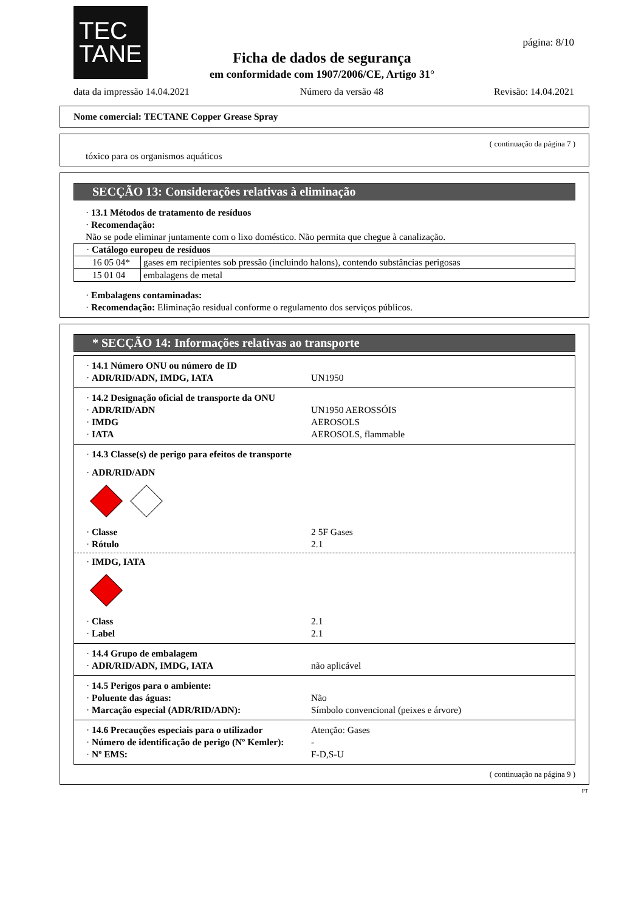TEC
TANE
página: 8/10
Ficha de dados de segurança
em conformidade com 1907/2006/CE, Artigo 31°
data da impressão 14.04.2021 Número da versão 48 Revisão: 14.04.2021
Nome comercial: TECTANE Copper Grease Spray
( continuação da página 7 )
tóxico para os organismos aquáticos
SECÇÃO 13: Considerações relativas à eliminação
· 13.1 Métodos de tratamento de resíduos
· Recomendação:
Não se pode eliminar juntamente com o lixo doméstico. Não permita que chegue à canalização.
| · Catálogo europeu de resíduos | |
| 16 05 04* | gases em recipientes sob pressão (incluindo halons), contendo substâncias perigosas |
| 15 01 04 | embalagens de metal |
· Embalagens contaminadas:
· Recomendação: Eliminação residual conforme o regulamento dos serviços públicos.
* SECÇÃO 14: Informações relativas ao transporte
· 14.1 Número ONU ou número de ID
· ADR/RID/ADN, IMDG, IATA UN1950
· 14.2 Designação oficial de transporte da ONU
· ADR/RID/ADN UN1950 AEROSSÓIS
· IMDG AEROSOLS
· IATA AEROSOLS, flammable
· 14.3 Classe(s) de perigo para efeitos de transporte
· ADR/RID/ADN
· Classe 2 5F Gases
· Rótulo 2.1
· IMDG, IATA
· Class 2.1
· Label 2.1
· 14.4 Grupo de embalagem
· ADR/RID/ADN, IMDG, IATA não aplicável
· 14.5 Perigos para o ambiente:
· Poluente das águas: Não
· Marcação especial (ADR/RID/ADN): Símbolo convencional (peixes e árvore)
· 14.6 Precauções especiais para o utilizador Atenção: Gases
· Número de identificação de perigo (Nº Kemler): -
· Nº EMS: F-D,S-U
( continuação na página 9 )
PT